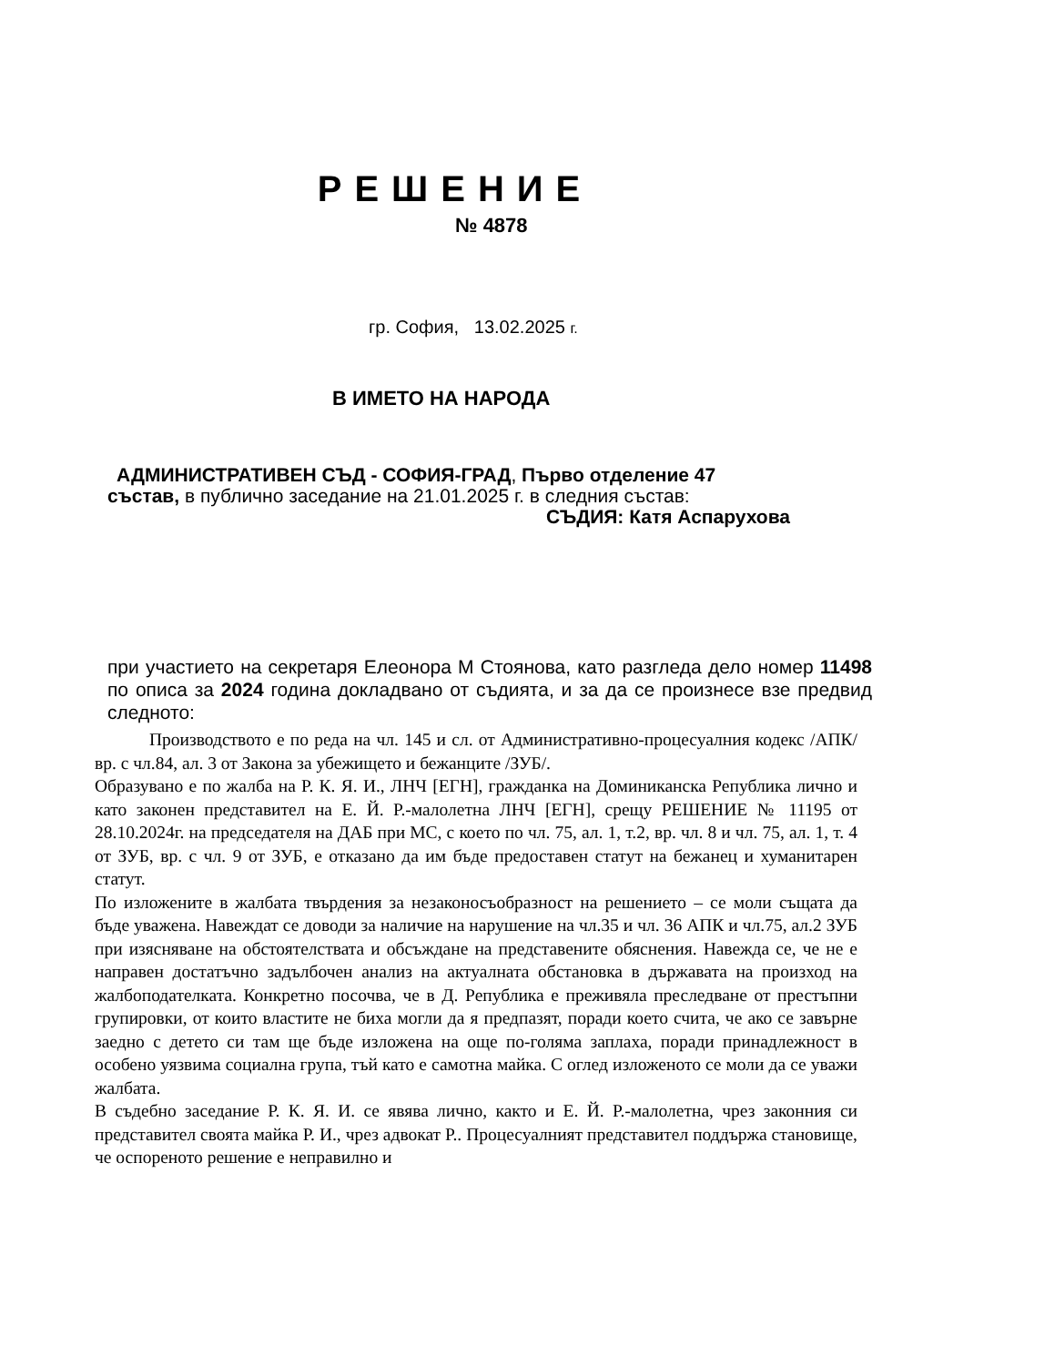РЕШЕНИЕ
№ 4878
гр. София, 13.02.2025 г.
В ИМЕТО НА НАРОДА
АДМИНИСТРАТИВЕН СЪД - СОФИЯ-ГРАД, Първо отделение 47
състав, в публично заседание на 21.01.2025 г. в следния състав:
СЪДИЯ: Катя Аспарухова
при участието на секретаря Елеонора М Стоянова, като разгледа дело номер 11498 по описа за 2024 година докладвано от съдията, и за да се произнесе взе предвид следното:
Производството е по реда на чл. 145 и сл. от Административно-процесуалния кодекс /АПК/ вр. с чл.84, ал. 3 от Закона за убежището и бежанците /ЗУБ/.
Образувано е по жалба на Р. К. Я. И., ЛНЧ [ЕГН], гражданка на Доминиканска Република лично и като законен представител на Е. Й. Р.-малолетна ЛНЧ [ЕГН], срещу РЕШЕНИЕ № 11195 от 28.10.2024г. на председателя на ДАБ при МС, с което по чл. 75, ал. 1, т.2, вр. чл. 8 и чл. 75, ал. 1, т. 4 от ЗУБ, вр. с чл. 9 от ЗУБ, е отказано да им бъде предоставен статут на бежанец и хуманитарен статут.
По изложените в жалбата твърдения за незаконосъобразност на решението – се моли същата да бъде уважена. Навеждат се доводи за наличие на нарушение на чл.35 и чл. 36 АПК и чл.75, ал.2 ЗУБ при изясняване на обстоятелствата и обсъждане на представените обяснения. Навежда се, че не е направен достатъчно задълбочен анализ на актуалната обстановка в държавата на произход на жалбоподателката. Конкретно посочва, че в Д. Република е преживяла преследване от престъпни групировки, от които властите не биха могли да я предпазят, поради което счита, че ако се завърне заедно с детето си там ще бъде изложена на още по-голяма заплаха, поради принадлежност в особено уязвима социална група, тъй като е самотна майка. С оглед изложеното се моли да се уважи жалбата.
В съдебно заседание Р. К. Я. И. се явява лично, както и Е. Й. Р.-малолетна, чрез законния си представител своята майка Р. И., чрез адвокат Р.. Процесуалният представител поддържа становище, че оспореното решение е неправилно и